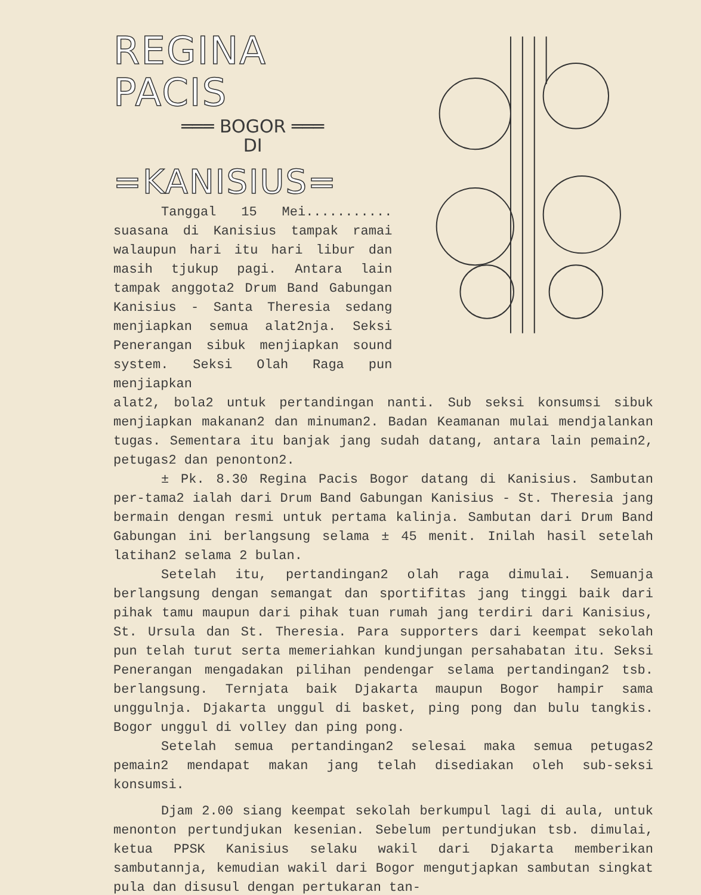REGINA PACIS
═══ BOGOR ═══
DI
=KANISIUS=
Tanggal 15 Mei........... suasana di Kanisius tampak ramai walaupun hari itu hari libur dan masih tjukup pagi. Antara lain tampak anggota2 Drum Band Gabungan Kanisius - Santa Theresia sedang menjiapkan semua alat2nja. Seksi Penerangan sibuk menjiapkan sound system. Seksi Olah Raga pun menjiapkan
alat2, bola2 untuk pertandingan nanti. Sub seksi konsumsi sibuk menjiapkan makanan2 dan minuman2. Badan Keamanan mulai mendjalankan tugas. Sementara itu banjak jang sudah datang, antara lain pemain2, petugas2 dan penonton2.
± Pk. 8.30 Regina Pacis Bogor datang di Kanisius. Sambutan per-tama2 ialah dari Drum Band Gabungan Kanisius - St. Theresia jang bermain dengan resmi untuk pertama kalinja. Sambutan dari Drum Band Gabungan ini berlangsung selama ± 45 menit. Inilah hasil setelah latihan2 selama 2 bulan.
Setelah itu, pertandingan2 olah raga dimulai. Semuanja berlangsung dengan semangat dan sportifitas jang tinggi baik dari pihak tamu maupun dari pihak tuan rumah jang terdiri dari Kanisius, St. Ursula dan St. Theresia. Para supporters dari keempat sekolah pun telah turut serta memeriahkan kundjungan persahabatan itu. Seksi Penerangan mengadakan pilihan pendengar selama pertandingan2 tsb. berlangsung. Ternjata baik Djakarta maupun Bogor hampir sama unggulnja. Djakarta unggul di basket, ping pong dan bulu tangkis. Bogor unggul di volley dan ping pong.
Setelah semua pertandingan2 selesai maka semua petugas2 pemain2 mendapat makan jang telah disediakan oleh sub-seksi konsumsi.
Djam 2.00 siang keempat sekolah berkumpul lagi di aula, untuk menonton pertundjukan kesenian. Sebelum pertundjukan tsb. dimulai, ketua PPSK Kanisius selaku wakil dari Djakarta memberikan sambutannja, kemudian wakil dari Bogor mengutjapkan sambutan singkat pula dan disusul dengan pertukaran tan-